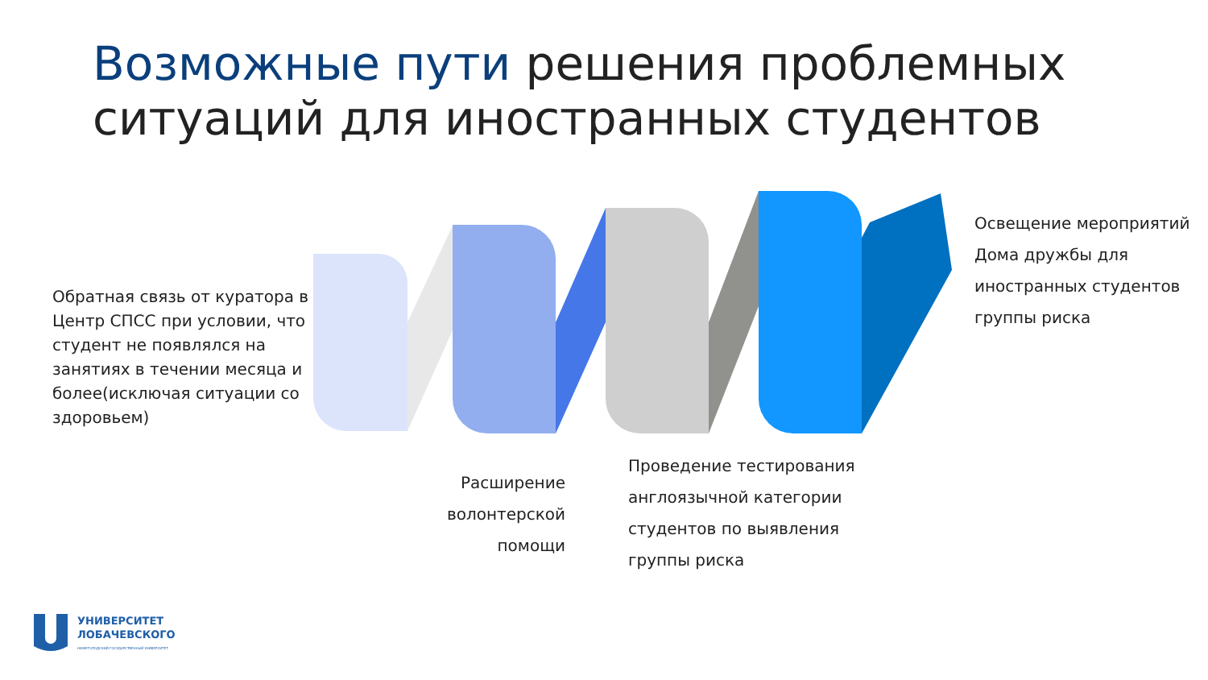Возможные пути решения проблемных ситуаций для иностранных студентов
Обратная связь от куратора в Центр СПСС при условии, что студент не появлялся на занятиях в течении месяца и более(исключая ситуации со здоровьем)
Расширение волонтерской помощи
Проведение тестирования англоязычной категории студентов по выявления группы риска
Освещение мероприятий Дома дружбы для иностранных студентов группы риска
УНИВЕРСИТЕТ
ЛОБАЧЕВСКОГО
НИЖЕГОРОДСКИЙ ГОСУДАРСТВЕННЫЙ УНИВЕРСИТЕТ